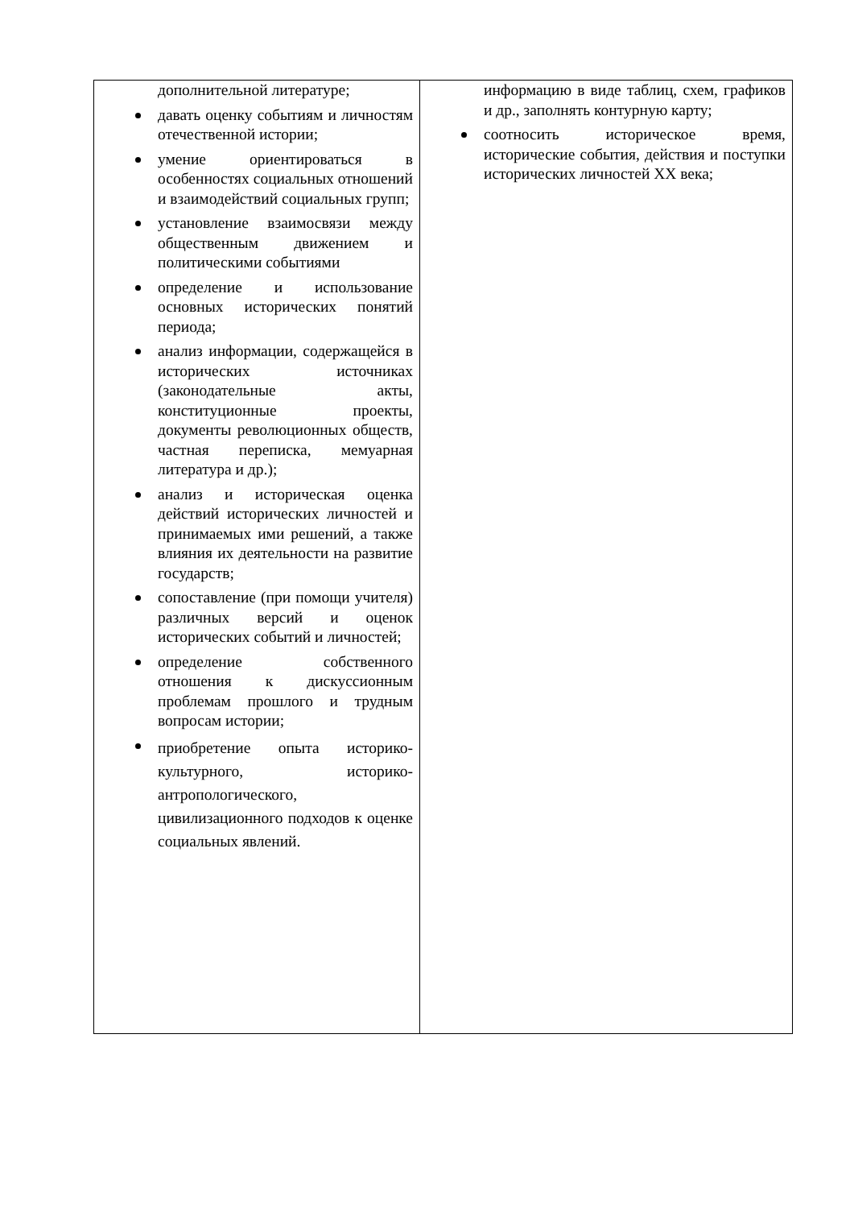| дополнительной литературе; давать оценку событиям и личностям отечественной истории; умение ориентироваться в особенностях социальных отношений и взаимодействий социальных групп; установление взаимосвязи между общественным движением и политическими событиями определение и использование основных исторических понятий периода; анализ информации, содержащейся в исторических источниках (законодательные акты, конституционные проекты, документы революционных обществ, частная переписка, мемуарная литература и др.); анализ и историческая оценка действий исторических личностей и принимаемых ими решений, а также влияния их деятельности на развитие государств; сопоставление (при помощи учителя) различных версий и оценок исторических событий и личностей; определение собственного отношения к дискуссионным проблемам прошлого и трудным вопросам истории; приобретение опыта историко-культурного, историко- антропологического, цивилизационного подходов к оценке социальных явлений. | информацию в виде таблиц, схем, графиков и др., заполнять контурную карту; соотносить историческое время, исторические события, действия и поступки исторических личностей XX века; |